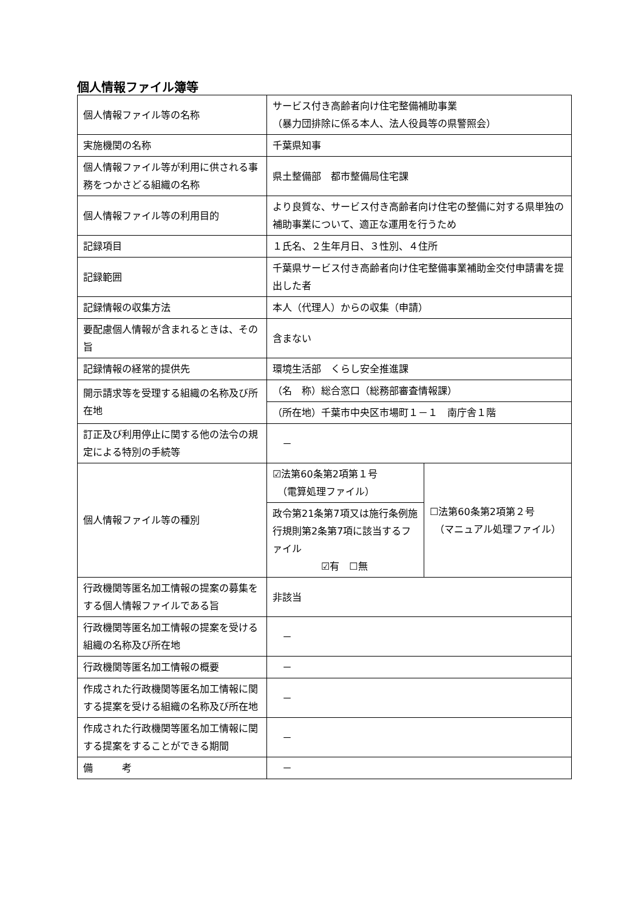個人情報ファイル簿等
| 個人情報ファイル等の名称 | サービス付き高齢者向け住宅整備補助事業 （暴力団排除に係る本人、法人役員等の県警照会） | |
| 実施機関の名称 | 千葉県知事 | |
| 個人情報ファイル等が利用に供される事務をつかさどる組織の名称 | 県土整備部 都市整備局住宅課 | |
| 個人情報ファイル等の利用目的 | より良質な、サービス付き高齢者向け住宅の整備に対する県単独の補助事業について、適正な運用を行うため | |
| 記録項目 | １氏名、２生年月日、３性別、４住所 | |
| 記録範囲 | 千葉県サービス付き高齢者向け住宅整備事業補助金交付申請書を提出した者 | |
| 記録情報の収集方法 | 本人（代理人）からの収集（申請） | |
| 要配慮個人情報が含まれるときは、その旨 | 含まない | |
| 記録情報の経常的提供先 | 環境生活部 くらし安全推進課 | |
| 開示請求等を受理する組織の名称及び所在地 | （名 称）総合窓口（総務部審査情報課） | |
| | （所在地）千葉市中央区市場町１－１ 南庁舎１階 | |
| 訂正及び利用停止に関する他の法令の規定による特別の手続等 | － | |
| 個人情報ファイル等の種別 | ☑法第60条第2項第１号 （電算処理ファイル） | ☐法第60条第2項第２号 （マニュアル処理ファイル） |
| | 政令第21条第7項又は施行条例施行規則第2条第7項に該当するファイル ☑有 ☐無 | |
| 行政機関等匿名加工情報の提案の募集をする個人情報ファイルである旨 | 非該当 | |
| 行政機関等匿名加工情報の提案を受ける組織の名称及び所在地 | － | |
| 行政機関等匿名加工情報の概要 | － | |
| 作成された行政機関等匿名加工情報に関する提案を受ける組織の名称及び所在地 | － | |
| 作成された行政機関等匿名加工情報に関する提案をすることができる期間 | － | |
| 備 考 | － | |